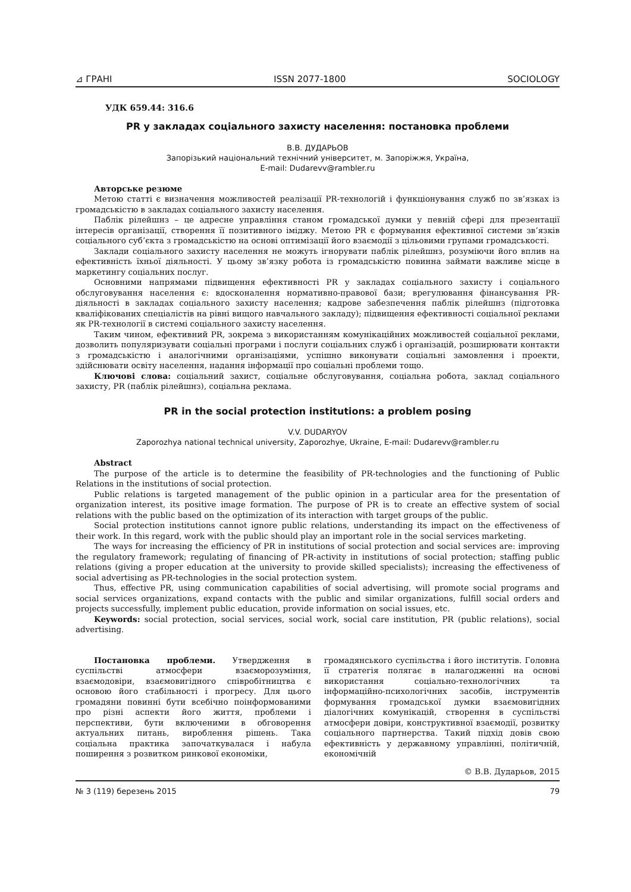⊿ ГРАНІ ISSN 2077-1800 SOCIOLOGY
УДК 659.44: 316.6
PR у закладах соціального захисту населення: постановка проблеми
В.В. ДУДАРЬОВ
Запорізький національний технічний університет, м. Запоріжжя, Україна,
E-mail: Dudarevv@rambler.ru
Авторське резюме
Метою статті є визначення можливостей реалізації PR-технологій і функціонування служб по зв’язках із громадськістю в закладах соціального захисту населення.
Паблік рілейшнз – це адресне управління станом громадської думки у певній сфері для презентації інтересів організації, створення її позитивного іміджу. Метою PR є формування ефективної системи зв’язків соціального суб’єкта з громадськістю на основі оптимізації його взаємодії з цільовими групами громадськості.
Заклади соціального захисту населення не можуть ігнорувати паблік рілейшнз, розуміючи його вплив на ефективність їхньої діяльності. У цьому зв’язку робота із громадськістю повинна займати важливе місце в маркетингу соціальних послуг.
Основними напрямами підвищення ефективності PR у закладах соціального захисту і соціального обслуговування населення є: вдосконалення нормативно-правової бази; врегулювання фінансування PR-діяльності в закладах соціального захисту населення; кадрове забезпечення паблік рілейшнз (підготовка кваліфікованих спеціалістів на рівні вищого навчального закладу); підвищення ефективності соціальної реклами як PR-технології в системі соціального захисту населення.
Таким чином, ефективний PR, зокрема з використанням комунікаційних можливостей соціальної реклами, дозволить популяризувати соціальні програми і послуги соціальних служб і організацій, розширювати контакти з громадськістю і аналогічними організаціями, успішно виконувати соціальні замовлення і проекти, здійснювати освіту населення, надання інформації про соціальні проблеми тощо.
Ключові слова: соціальний захист, соціальне обслуговування, соціальна робота, заклад соціального захисту, PR (паблік рілейшнз), соціальна реклама.
PR in the social protection institutions: a problem posing
V.V. DUDARYOV
Zaporozhya national technical university, Zaporozhye, Ukraine, E-mail: Dudarevv@rambler.ru
Abstract
The purpose of the article is to determine the feasibility of PR-technologies and the functioning of Public Relations in the institutions of social protection.
Public relations is targeted management of the public opinion in a particular area for the presentation of organization interest, its positive image formation. The purpose of PR is to create an effective system of social relations with the public based on the optimization of its interaction with target groups of the public.
Social protection institutions cannot ignore public relations, understanding its impact on the effectiveness of their work. In this regard, work with the public should play an important role in the social services marketing.
The ways for increasing the efficiency of PR in institutions of social protection and social services are: improving the regulatory framework; regulating of financing of PR-activity in institutions of social protection; staffing public relations (giving a proper education at the university to provide skilled specialists); increasing the effectiveness of social advertising as PR-technologies in the social protection system.
Thus, effective PR, using communication capabilities of social advertising, will promote social programs and social services organizations, expand contacts with the public and similar organizations, fulfill social orders and projects successfully, implement public education, provide information on social issues, etc.
Keywords: social protection, social services, social work, social care institution, PR (public relations), social advertising.
Постановка проблеми. Утвердження в суспільстві атмосфери взаєморозуміння, взаємодовіри, взаємовигідного співробітництва є основою його стабільності і прогресу. Для цього громадяни повинні бути всебічно поінформованими про різні аспекти його життя, проблеми і перспективи, бути включеними в обговорення актуальних питань, вироблення рішень. Така соціальна практика започаткувалася і набула поширення з розвитком ринкової економіки,
громадянського суспільства і його інститутів. Головна її стратегія полягає в налагодженні на основі використання соціально-технологічних та інформаційно-психологічних засобів, інструментів формування громадської думки взаємовигідних діалогічних комунікацій, створення в суспільстві атмосфери довіри, конструктивної взаємодії, розвитку соціального партнерства. Такий підхід довів свою ефективність у державному управлінні, політичній, економічній
© В.В. Дударьов, 2015
№ 3 (119) березень 2015 79